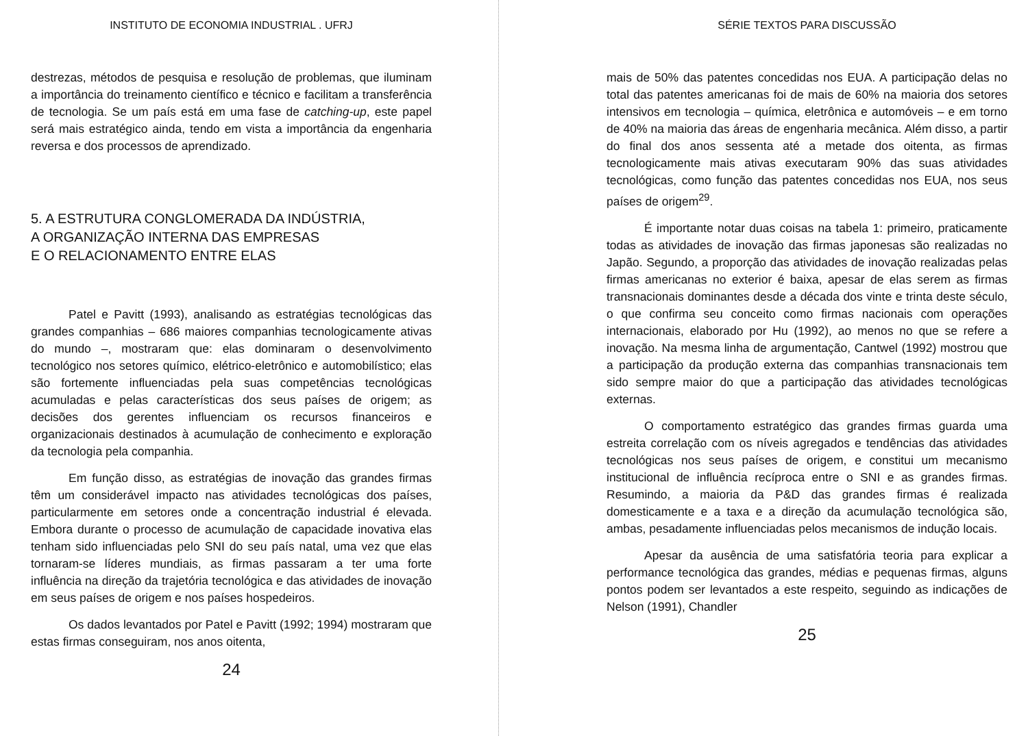INSTITUTO DE ECONOMIA INDUSTRIAL . UFRJ
destrezas, métodos de pesquisa e resolução de problemas, que iluminam a importância do treinamento científico e técnico e facilitam a transferência de tecnologia. Se um país está em uma fase de catching-up, este papel será mais estratégico ainda, tendo em vista a importância da engenharia reversa e dos processos de aprendizado.
5. A ESTRUTURA CONGLOMERADA DA INDÚSTRIA,
A ORGANIZAÇÃO INTERNA DAS EMPRESAS
E O RELACIONAMENTO ENTRE ELAS
Patel e Pavitt (1993), analisando as estratégias tecnológicas das grandes companhias – 686 maiores companhias tecnologicamente ativas do mundo –, mostraram que: elas dominaram o desenvolvimento tecnológico nos setores químico, elétrico-eletrônico e automobilístico; elas são fortemente influenciadas pela suas competências tecnológicas acumuladas e pelas características dos seus países de origem; as decisões dos gerentes influenciam os recursos financeiros e organizacionais destinados à acumulação de conhecimento e exploração da tecnologia pela companhia.
Em função disso, as estratégias de inovação das grandes firmas têm um considerável impacto nas atividades tecnológicas dos países, particularmente em setores onde a concentração industrial é elevada. Embora durante o processo de acumulação de capacidade inovativa elas tenham sido influenciadas pelo SNI do seu país natal, uma vez que elas tornaram-se líderes mundiais, as firmas passaram a ter uma forte influência na direção da trajetória tecnológica e das atividades de inovação em seus países de origem e nos países hospedeiros.
Os dados levantados por Patel e Pavitt (1992; 1994) mostraram que estas firmas conseguiram, nos anos oitenta,
24
SÉRIE TEXTOS PARA DISCUSSÃO
mais de 50% das patentes concedidas nos EUA. A participação delas no total das patentes americanas foi de mais de 60% na maioria dos setores intensivos em tecnologia – química, eletrônica e automóveis – e em torno de 40% na maioria das áreas de engenharia mecânica. Além disso, a partir do final dos anos sessenta até a metade dos oitenta, as firmas tecnologicamente mais ativas executaram 90% das suas atividades tecnológicas, como função das patentes concedidas nos EUA, nos seus países de origem<sup>29</sup>.
É importante notar duas coisas na tabela 1: primeiro, praticamente todas as atividades de inovação das firmas japonesas são realizadas no Japão. Segundo, a proporção das atividades de inovação realizadas pelas firmas americanas no exterior é baixa, apesar de elas serem as firmas transnacionais dominantes desde a década dos vinte e trinta deste século, o que confirma seu conceito como firmas nacionais com operações internacionais, elaborado por Hu (1992), ao menos no que se refere a inovação. Na mesma linha de argumentação, Cantwel (1992) mostrou que a participação da produção externa das companhias transnacionais tem sido sempre maior do que a participação das atividades tecnológicas externas.
O comportamento estratégico das grandes firmas guarda uma estreita correlação com os níveis agregados e tendências das atividades tecnológicas nos seus países de origem, e constitui um mecanismo institucional de influência recíproca entre o SNI e as grandes firmas. Resumindo, a maioria da P&D das grandes firmas é realizada domesticamente e a taxa e a direção da acumulação tecnológica são, ambas, pesadamente influenciadas pelos mecanismos de indução locais.
Apesar da ausência de uma satisfatória teoria para explicar a performance tecnológica das grandes, médias e pequenas firmas, alguns pontos podem ser levantados a este respeito, seguindo as indicações de Nelson (1991), Chandler
25